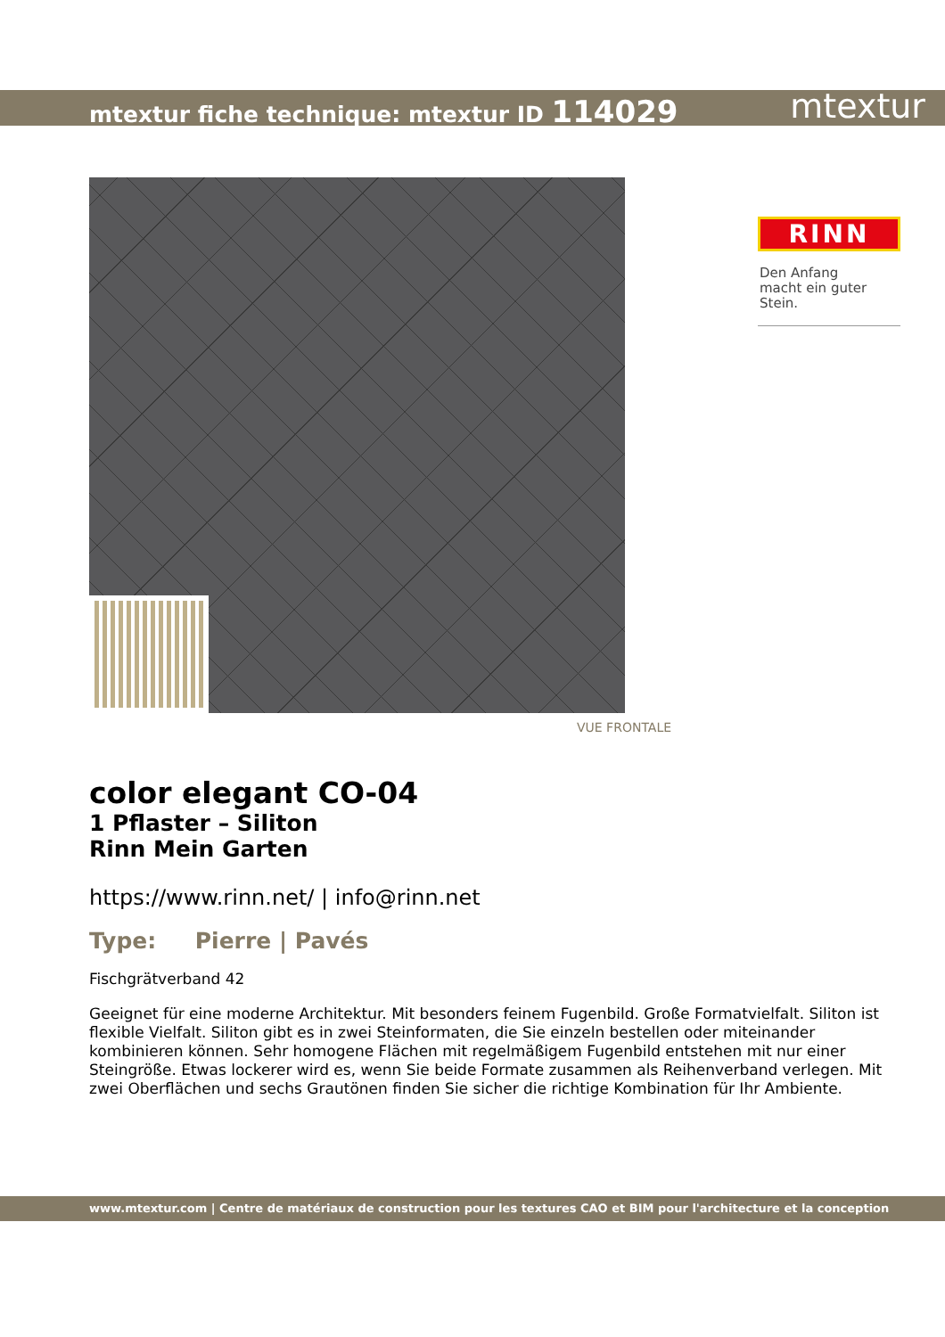mtextur fiche technique: mtextur ID 114029 mtextur
VUE FRONTALE
RINN
Den Anfang
macht ein guter Stein.
color elegant CO-04
1 Pflaster – Siliton
Rinn Mein Garten
https://www.rinn.net/ | info@rinn.net
Type: Pierre | Pavés
Fischgrätverband 42
Geeignet für eine moderne Architektur. Mit besonders feinem Fugenbild. Große Formatvielfalt. Siliton ist flexible Vielfalt. Siliton gibt es in zwei Steinformaten, die Sie einzeln bestellen oder miteinander kombinieren können. Sehr homogene Flächen mit regelmäßigem Fugenbild entstehen mit nur einer Steingröße. Etwas lockerer wird es, wenn Sie beide Formate zusammen als Reihenverband verlegen. Mit zwei Oberflächen und sechs Grautönen finden Sie sicher die richtige Kombination für Ihr Ambiente.
www.mtextur.com | Centre de matériaux de construction pour les textures CAO et BIM pour l'architecture et la conception